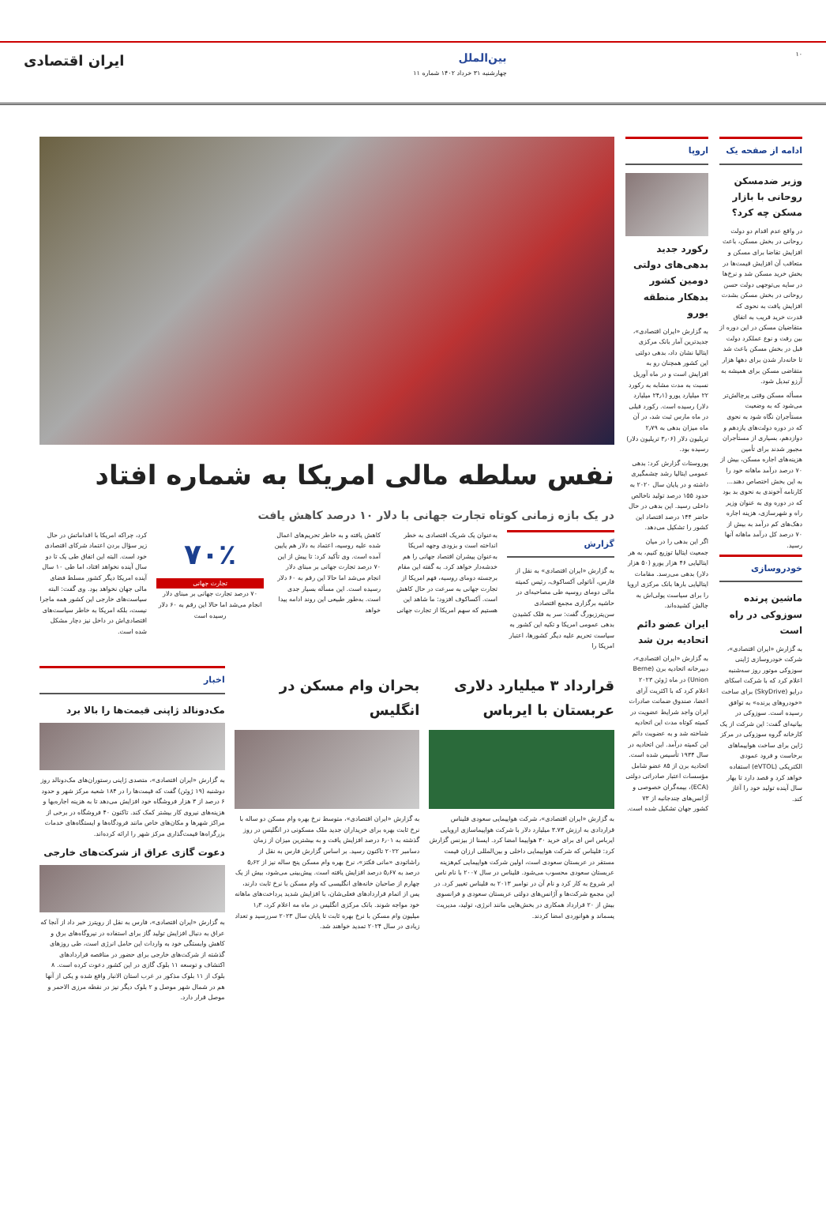۱۰
بین‌الملل
چهارشنبه ۳۱ خرداد ۱۴۰۲ شماره ۱۱
ایران اقتصادی
ادامه از صفحه یک
وزیر ضدمسکن روحانی با بازار مسکن چه کرد؟
در واقع عدم اقدام دو دولت روحانی در بخش مسکن، باعث افزایش تقاضا برای مسکن و متعاقب آن افزایش قیمت‌ها در بخش خرید مسکن شد و نرخ‌ها در سایه بی‌توجهی دولت حسن روحانی در بخش مسکن بشدت افزایش یافت به نحوی که قدرت خرید قریب به اتفاق متقاضیان مسکن در این دوره از بین رفت و نوع عملکرد دولت قبل در بخش مسکن باعث شد تا خانه‌دار شدن برای دهها هزار متقاضی مسکن برای همیشه به آرزو تبدیل شود.
مسأله مسکن وقتی پرچالش‌تر می‌شود که به وضعیت مستأجران نگاه شود به نحوی که در دوره دولت‌های یازدهم و دوازدهم، بسیاری از مستأجران مجبور شدند برای تأمین هزینه‌های اجاره مسکن، بیش از ۷۰ درصد درآمد ماهانه خود را به این بخش اختصاص دهند... کارنامه آخوندی به نحوی بد بود که در دوره وی به عنوان وزیر راه و شهرسازی، هزینه اجاره دهک‌های کم درآمد به بیش از ۷۰ درصد کل درآمد ماهانه آنها رسید.
خودروسازی
ماشین پرنده سوزوکی در راه است
به گزارش «ایران اقتصادی»، شرکت خودروسازی ژاپنی سوزوکی موتور روز سه‌شنبه اعلام کرد که با شرکت اسکای درایو (SkyDrive) برای ساخت «خودروهای پرنده» به توافق رسیده است. سوزوکی در بیانیه‌ای گفت: این شرکت از یک کارخانه گروه سوزوکی در مرکز ژاپن برای ساخت هواپیماهای برخاست و فرود عمودی الکتریکی (eVTOL) استفاده خواهد کرد و قصد دارد تا بهار سال آینده تولید خود را آغاز کند.
اروپا
رکورد جدید بدهی‌های دولتی دومین کشور بدهکار منطقه یورو
به گزارش «ایران اقتصادی»، جدیدترین آمار بانک مرکزی ایتالیا نشان داد، بدهی دولتی این کشور همچنان رو به افزایش است و در ماه آوریل نسبت به مدت مشابه به رکورد ۲۲ میلیارد یورو (۲۴٫۱ میلیارد دلار) رسیده است. رکورد قبلی در ماه مارس ثبت شد، در آن ماه میزان بدهی به ۲٫۷۹ تریلیون دلار (۳٫۰۶ تریلیون دلار) رسیده بود.
یوروستات گزارش کرد: بدهی عمومی ایتالیا رشد چشمگیری داشته و در پایان سال ۲۰۲۰ به حدود ۱۵۵ درصد تولید ناخالص داخلی رسید. این بدهی در حال حاضر ۱۴۴ درصد اقتصاد این کشور را تشکیل می‌دهد.
اگر این بدهی را در میان جمعیت ایتالیا توزیع کنیم، به هر ایتالیایی ۴۶ هزار یورو (۵۰ هزار دلار) بدهی می‌رسد. مقامات ایتالیایی بارها بانک مرکزی اروپا را برای سیاست پولی‌اش به چالش کشیده‌اند.
ایران عضو دائم اتحادیه برن شد
به گزارش «ایران اقتصادی»، دبیرخانه اتحادیه برن (Berne Union) در ماه ژوئن ۲۰۲۳ اعلام کرد که با اکثریت آرای اعضا، صندوق ضمانت صادرات ایران واجد شرایط عضویت در کمیته کوتاه مدت این اتحادیه شناخته شد و به عضویت دائم این کمیته درآمد. این اتحادیه در سال ۱۹۳۴ تأسیس شده است. اتحادیه برن از ۸۵ عضو شامل مؤسسات اعتبار صادراتی دولتی (ECA)، بیمه‌گران خصوصی و آژانس‌های چندجانبه از ۷۳ کشور جهان تشکیل شده است.
نفس سلطه مالی امریکا به شماره افتاد
در یک بازه زمانی کوتاه تجارت جهانی با دلار ۱۰ درصد کاهش یافت
گزارش
به گزارش «ایران اقتصادی» به نقل از فارس، آناتولی آکساکوف، رئیس کمیته مالی دومای روسیه طی مصاحبه‌ای در حاشیه برگزاری مجمع اقتصادی سن‌پترزبورگ گفت: سر به فلک کشیدن بدهی عمومی امریکا و تکیه این کشور به سیاست تحریم علیه دیگر کشورها، اعتبار امریکا را
به‌عنوان یک شریک اقتصادی به خطر انداخته است و بزودی وجهه امریکا به‌عنوان پیشران اقتصاد جهانی را هم خدشه‌دار خواهد کرد. به گفته این مقام برجسته دومای روسیه، فهم امریکا از تجارت جهانی به سرعت در حال کاهش است. آکساکوف افزود: ما شاهد این هستیم که سهم امریکا از تجارت جهانی
کاهش یافته و به خاطر تحریم‌های اعمال شده علیه روسیه، اعتماد به دلار هم پایین آمده است. وی تأکید کرد: تا پیش از این ۷۰ درصد تجارت جهانی بر مبنای دلار انجام می‌شد اما حالا این رقم به ۶۰ دلار رسیده است. این مسأله بسیار جدی است. به‌طور طبیعی این روند ادامه پیدا خواهد
۷۰٪
تجارت جهانی
۷۰ درصد تجارت جهانی بر مبنای دلار انجام می‌شد اما حالا این رقم به ۶۰ دلار رسیده است
کرد، چراکه امریکا با اقداماتش در حال زیر سؤال بردن اعتماد شرکای اقتصادی خود است. البته این اتفاق طی یک تا دو سال آینده نخواهد افتاد، اما طی ۱۰ سال آینده امریکا دیگر کشور مسلط فضای مالی جهان نخواهد بود. وی گفت: البته سیاست‌های خارجی این کشور همه ماجرا نیست، بلکه امریکا به خاطر سیاست‌های اقتصادی‌اش در داخل نیز دچار مشکل شده است.
قرارداد ۳ میلیارد دلاری عربستان با ایرباس
به گزارش «ایران اقتصادی»، شرکت هواپیمایی سعودی فلیناس قراردادی به ارزش ۳.۷۳ میلیارد دلار با شرکت هواپیماسازی اروپایی ایرباس اس ای برای خرید ۳۰ هواپیما امضا کرد. ایسنا از بیزنس گزارش کرد: فلیناس که شرکت هواپیمایی داخلی و بین‌المللی ارزان قیمت مستقر در عربستان سعودی است، اولین شرکت هواپیمایی کم‌هزینه عربستان سعودی محسوب می‌شود. فلیناس در سال ۲۰۰۷ با نام ناس ایر شروع به کار کرد و نام آن در نوامبر ۲۰۱۳ به فلیناس تغییر کرد. در این مجمع شرکت‌ها و آژانس‌های دولتی عربستان سعودی و فرانسوی بیش از ۲۰ قرارداد همکاری در بخش‌هایی مانند انرژی، تولید، مدیریت پسماند و هوانوردی امضا کردند.
بحران وام مسکن در انگلیس
به گزارش «ایران اقتصادی»، متوسط نرخ بهره وام مسکن دو ساله با نرخ ثابت بهره برای خریداران جدید ملک مسکونی در انگلیس در روز گذشته به ۶٫۰۱ درصد افزایش یافت و به بیشترین میزان از زمان دسامبر ۲۰۲۲ تاکنون رسید. بر اساس گزارش فارس به نقل از راشاتودی «مانی فکتز»، نرخ بهره وام مسکن پنج ساله نیز از ۵٫۶۲ درصد به ۵٫۶۷ درصد افزایش یافته است. پیش‌بینی می‌شود، بیش از یک چهارم از صاحبان خانه‌های انگلیسی که وام مسکن با نرخ ثابت دارند، پس از اتمام قراردادهای فعلی‌شان، با افزایش شدید پرداخت‌های ماهانه خود مواجه شوند. بانک مرکزی انگلیس در ماه مه اعلام کرد، ۱٫۳ میلیون وام مسکن با نرخ بهره ثابت تا پایان سال ۲۰۲۳ سررسید و تعداد زیادی در سال ۲۰۲۴ تمدید خواهند شد.
اخبار
مک‌دونالد ژاپنی قیمت‌ها را بالا برد
به گزارش «ایران اقتصادی»، متصدی ژاپنی رستوران‌های مک‌دونالد روز دوشنبه (۱۹ ژوئن) گفت که قیمت‌ها را در ۱۸۴ شعبه مرکز شهر و حدود ۶ درصد از ۳ هزار فروشگاه خود افزایش می‌دهد تا به هزینه اجاره‌بها و هزینه‌های نیروی کار بیشتر کمک کند. تاکنون ۴۰ فروشگاه در برخی از مراکز شهرها و مکان‌های خاص مانند فرودگاه‌ها و ایستگاه‌های خدمات بزرگراه‌ها قیمت‌گذاری مرکز شهر را ارائه کرده‌اند.
دعوت گازی عراق از شرکت‌های خارجی
به گزارش «ایران اقتصادی»، فارس به نقل از رویترز خبر داد از آنجا که عراق به دنبال افزایش تولید گاز برای استفاده در نیروگاه‌های برق و کاهش وابستگی خود به واردات این حامل انرژی است، طی روزهای گذشته از شرکت‌های خارجی برای حضور در مناقصه قراردادهای اکتشاف و توسعه ۱۱ بلوک گازی در این کشور دعوت کرده است. ۸ بلوک از ۱۱ بلوک مذکور در غرب استان الانبار واقع شده و یکی از آنها هم در شمال شهر موصل و ۲ بلوک دیگر نیز در نقطه مرزی الاحمر و موصل قرار دارد.